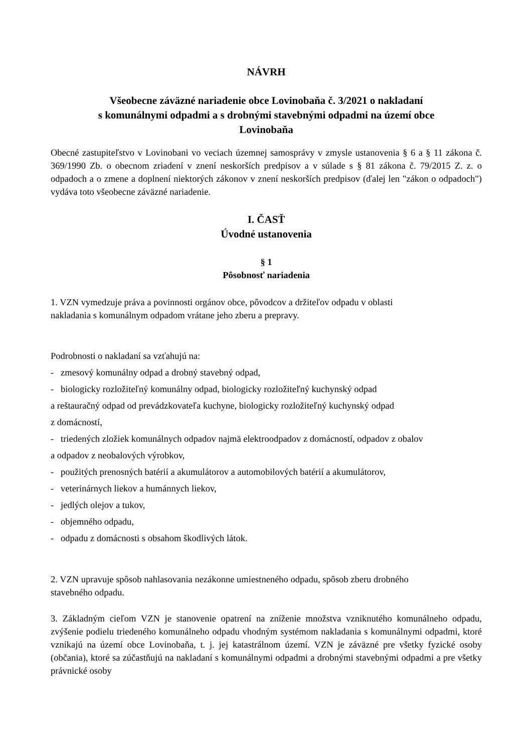NÁVRH
Všeobecne záväzné nariadenie obce Lovinobaňa č. 3/2021 o nakladaní
s komunálnymi odpadmi a s drobnými stavebnými odpadmi na území obce
Lovinobaňa
Obecné zastupiteľstvo v Lovinobani vo veciach územnej samosprávy v zmysle ustanovenia § 6 a § 11 zákona č. 369/1990 Zb. o obecnom zriadení v znení neskorších predpisov a v súlade s § 81 zákona č. 79/2015 Z. z. o odpadoch a o zmene a doplnení niektorých zákonov v znení neskorších predpisov (ďalej len "zákon o odpadoch") vydáva toto všeobecne záväzné nariadenie.
I. ČASŤ
Úvodné ustanovenia
§ 1
Pôsobnosť nariadenia
1. VZN vymedzuje práva a povinnosti orgánov obce, pôvodcov a držiteľov odpadu v oblasti
nakladania s komunálnym odpadom vrátane jeho zberu a prepravy.
Podrobnosti o nakladaní sa vzťahujú na:
- zmesový komunálny odpad a drobný stavebný odpad,
- biologicky rozložiteľný komunálny odpad, biologicky rozložiteľný kuchynský odpad
a reštauračný odpad od prevádzkovateľa kuchyne, biologicky rozložiteľný kuchynský odpad
z domácností,
- triedených zložiek komunálnych odpadov najmä elektroodpadov z domácností, odpadov z obalov
a odpadov z neobalových výrobkov,
- použitých prenosných batérií a akumulátorov a automobilových batérií a akumulátorov,
- veterinárnych liekov a humánnych liekov,
- jedlých olejov a tukov,
- objemného odpadu,
- odpadu z domácnosti s obsahom škodlivých látok.
2. VZN upravuje spôsob nahlasovania nezákonne umiestneného odpadu, spôsob zberu drobného
stavebného odpadu.
3. Základným cieľom VZN je stanovenie opatrení na zníženie množstva vzniknutého komunálneho odpadu, zvýšenie podielu triedeného komunálneho odpadu vhodným systémom nakladania s komunálnymi odpadmi, ktoré vznikajú na území obce Lovinobaňa, t. j. jej katastrálnom území. VZN je záväzné pre všetky fyzické osoby (občania), ktoré sa zúčastňujú na nakladaní s komunálnymi odpadmi a drobnými stavebnými odpadmi a pre všetky právnické osoby